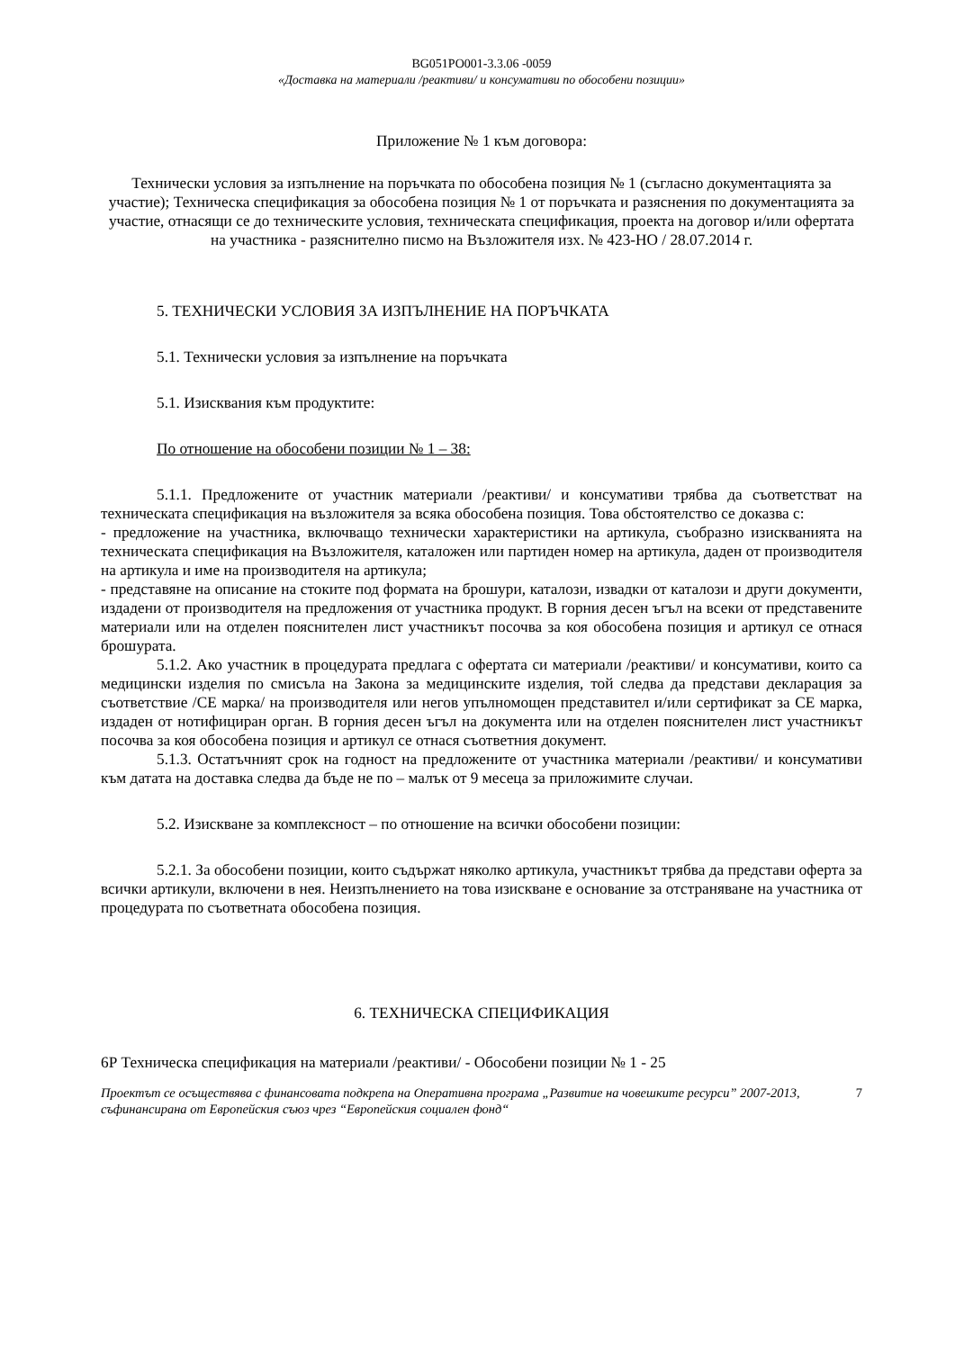BG051PO001-3.3.06 -0059
«Доставка на материали /реактиви/ и консумативи по обособени позиции»
Приложение № 1 към договора:
Технически условия за изпълнение на поръчката по обособена позиция № 1 (съгласно документацията за участие); Техническа спецификация за обособена позиция № 1 от поръчката и разяснения по документацията за участие, отнасящи се до техническите условия, техническата спецификация, проекта на договор и/или офертата на участника - разяснително писмо на Възложителя изх. № 423-НО / 28.07.2014 г.
5. ТЕХНИЧЕСКИ УСЛОВИЯ ЗА ИЗПЪЛНЕНИЕ НА ПОРЪЧКАТА
5.1. Технически условия за изпълнение на поръчката
5.1. Изисквания към продуктите:
По отношение на обособени позиции № 1 – 38:
5.1.1. Предложените от участник материали /реактиви/ и консумативи трябва да съответстват на техническата спецификация на възложителя за всяка обособена позиция. Това обстоятелство се доказва с:
- предложение на участника, включващо технически характеристики на артикула, съобразно изискванията на техническата спецификация на Възложителя, каталожен или партиден номер на артикула, даден от производителя на артикула и име на производителя на артикула;
- представяне на описание на стоките под формата на брошури, каталози, извадки от каталози и други документи, издадени от производителя на предложения от участника продукт. В горния десен ъгъл на всеки от представените материали или на отделен пояснителен лист участникът посочва за коя обособена позиция и артикул се отнася брошурата.
5.1.2. Ако участник в процедурата предлага с офертата си материали /реактиви/ и консумативи, които са медицински изделия по смисъла на Закона за медицинските изделия, той следва да представи декларация за съответствие /CE марка/ на производителя или негов упълномощен представител и/или сертификат за CE марка, издаден от нотифициран орган. В горния десен ъгъл на документа или на отделен пояснителен лист участникът посочва за коя обособена позиция и артикул се отнася съответния документ.
5.1.3. Остатъчният срок на годност на предложените от участника материали /реактиви/ и консумативи към датата на доставка следва да бъде не по – малък от 9 месеца за приложимите случаи.
5.2. Изискване за комплексност – по отношение на всички обособени позиции:
5.2.1. За обособени позиции, които съдържат няколко артикула, участникът трябва да представи оферта за всички артикули, включени в нея. Неизпълнението на това изискване е основание за отстраняване на участника от процедурата по съответната обособена позиция.
6. ТЕХНИЧЕСКА СПЕЦИФИКАЦИЯ
6Р Техническа спецификация на материали /реактиви/ - Обособени позиции № 1 - 25
Проектът се осъществява с финансовата подкрепа на Оперативна програма „Развитие на човешките ресурси” 2007-2013, съфинансирана от Европейския съюз чрез “Европейския социален фонд“7